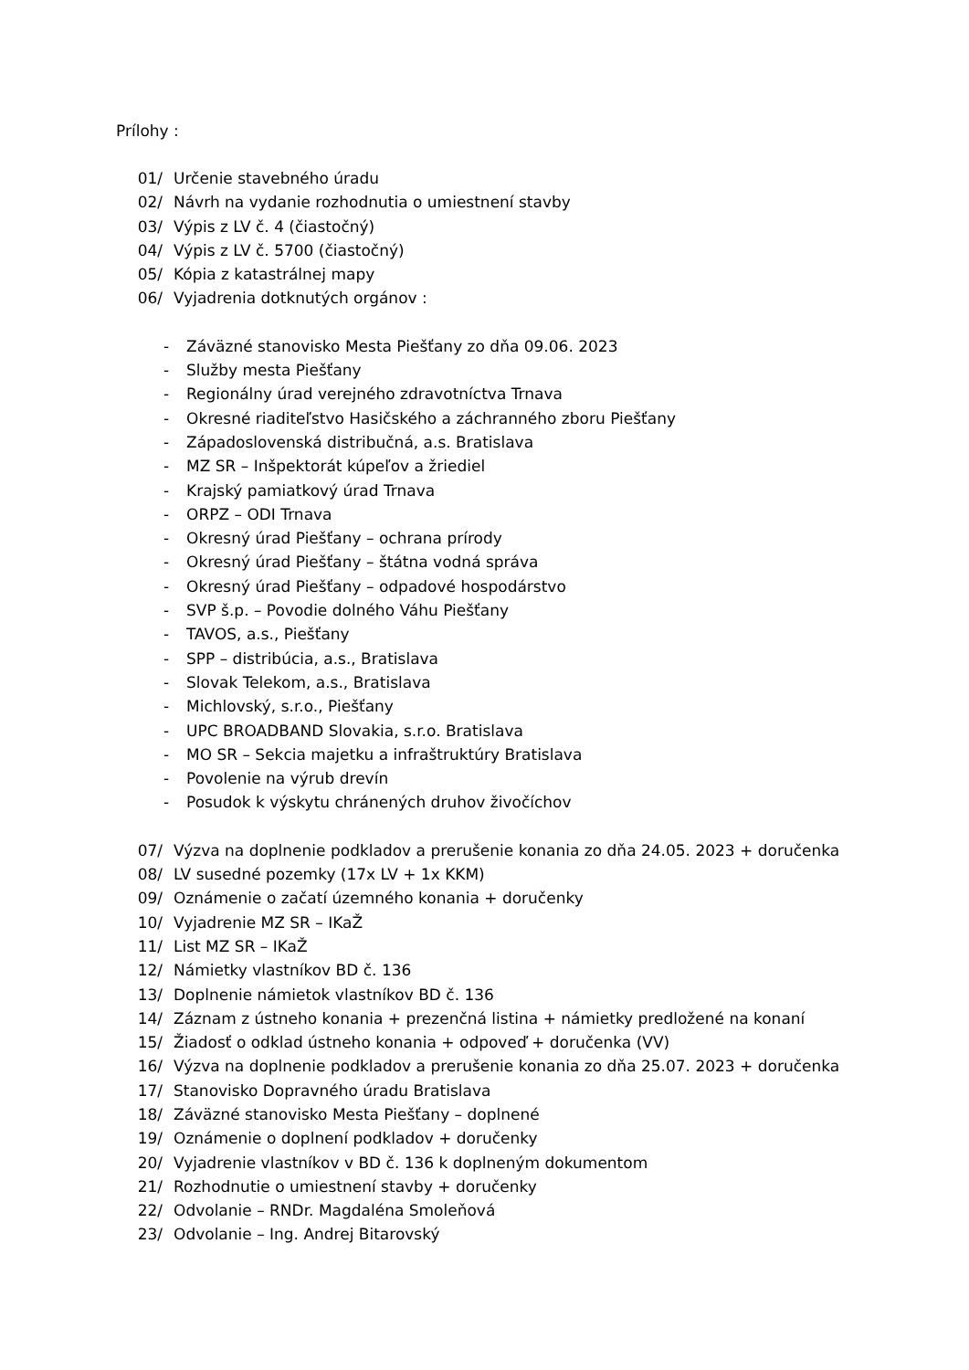Prílohy :
01/ Určenie stavebného úradu
02/ Návrh na vydanie rozhodnutia o umiestnení stavby
03/ Výpis z LV č. 4 (čiastočný)
04/ Výpis z LV č. 5700 (čiastočný)
05/ Kópia z katastrálnej mapy
06/ Vyjadrenia dotknutých orgánov :
- Záväzné stanovisko Mesta Piešťany zo dňa 09.06. 2023
- Služby mesta Piešťany
- Regionálny úrad verejného zdravotníctva Trnava
- Okresné riaditeľstvo Hasičského a záchranného zboru Piešťany
- Západoslovenská distribučná, a.s. Bratislava
- MZ SR – Inšpektorát kúpeľov a žriediel
- Krajský pamiatkový úrad Trnava
- ORPZ – ODI Trnava
- Okresný úrad Piešťany – ochrana prírody
- Okresný úrad Piešťany – štátna vodná správa
- Okresný úrad Piešťany – odpadové hospodárstvo
- SVP š.p. – Povodie dolného Váhu Piešťany
- TAVOS, a.s., Piešťany
- SPP – distribúcia, a.s., Bratislava
- Slovak Telekom, a.s., Bratislava
- Michlovský, s.r.o., Piešťany
- UPC BROADBAND Slovakia, s.r.o. Bratislava
- MO SR – Sekcia majetku a infraštruktúry Bratislava
- Povolenie na výrub drevín
- Posudok k výskytu chránených druhov živočíchov
07/ Výzva na doplnenie podkladov a prerušenie konania zo dňa 24.05. 2023 + doručenka
08/ LV susedné pozemky (17x LV + 1x KKM)
09/ Oznámenie o začatí územného konania + doručenky
10/ Vyjadrenie MZ SR – IKaŽ
11/ List MZ SR – IKaŽ
12/ Námietky vlastníkov BD č. 136
13/ Doplnenie námietok vlastníkov BD č. 136
14/ Záznam z ústneho konania + prezenčná listina + námietky predložené na konaní
15/ Žiadosť o odklad ústneho konania + odpoveď + doručenka (VV)
16/ Výzva na doplnenie podkladov a prerušenie konania zo dňa 25.07. 2023 + doručenka
17/ Stanovisko Dopravného úradu Bratislava
18/ Záväzné stanovisko Mesta Piešťany – doplnené
19/ Oznámenie o doplnení podkladov + doručenky
20/ Vyjadrenie vlastníkov v BD č. 136 k doplneným dokumentom
21/ Rozhodnutie o umiestnení stavby + doručenky
22/ Odvolanie – RNDr. Magdaléna Smoleňová
23/ Odvolanie – Ing. Andrej Bitarovský